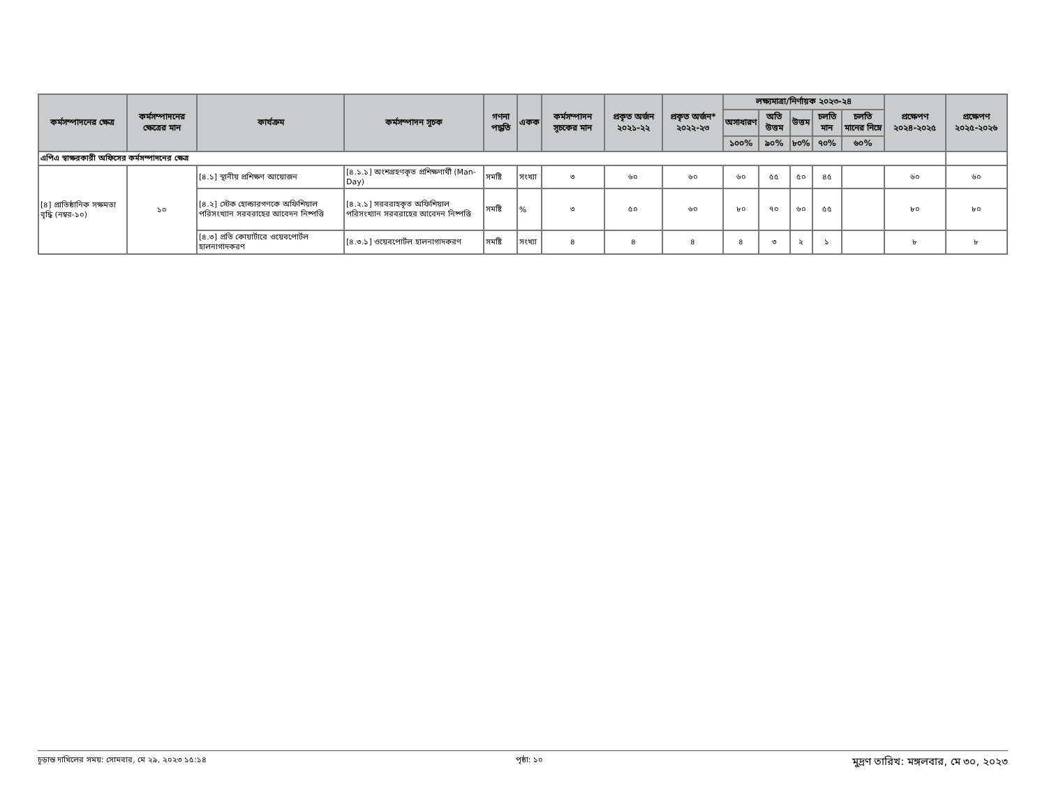| কর্মসম্পাদনের ক্ষেত্র | কর্মসম্পাদনের ক্ষেত্রের মান | কার্যক্রম | কর্মসম্পাদন সূচক | গণনা পদ্ধতি | একক | কর্মসম্পাদন সূচকের মান | প্রকৃত অর্জন ২০২১-২২ | প্রকৃত অর্জন* ২০২২-২৩ | লক্ষ্যমাত্রা/নির্ণায়ক ২০২৩-২৪ | | | | | প্রক্ষেপণ ২০২৪-২০২৫ | প্রক্ষেপণ ২০২৫-২০২৬ |
| --- | --- | --- | --- | --- | --- | --- | --- | --- | --- | --- | --- | --- | --- | --- | --- |
| | | | | | | | | | অসাধারণ | অতি উত্তম | উত্তম | চলতি মান | চলতি মানের নিম্নে | | |
| | | | | | | | | | ১০০% | ৯০% | ৮০% | ৭০% | ৬০% | | |
| এপিএ স্বাক্ষরকারী অফিসের কর্মসম্পাদনের ক্ষেত্র | | | | | | | | | | | | | | | |
| [৪] প্রাতিষ্ঠানিক সক্ষমতা বৃদ্ধি (নম্বর-১০) | ১০ | [৪.১] স্থানীয় প্রশিক্ষণ আয়োজন | [৪.১.১] অংশগ্রহণকৃত প্রশিক্ষণার্থী (Man-Day) | সমষ্টি | সংখ্যা | ৩ | ৬০ | ৬০ | ৬০ | ৫৫ | ৫০ | ৪৫ | | ৬০ | ৬০ |
| | | [৪.২] স্টেক হোল্ডারগণকে অফিশিয়াল পরিসংখ্যান সরবরাহের আবেদন নিষ্পত্তি | [৪.২.১] সরবরাহকৃত অফিশিয়াল পরিসংখ্যান সরবরাহের আবেদন নিষ্পত্তি | সমষ্টি | % | ৩ | ৫০ | ৬০ | ৮০ | ৭০ | ৬০ | ৫৫ | | ৮০ | ৮০ |
| | | [৪.৩] প্রতি কোয়ার্টারে ওয়েবপোর্টল হালনাগাদকরণ | [৪.৩.১] ওয়েবপোর্টল হালনাগাদকরণ | সমষ্টি | সংখ্যা | ৪ | ৪ | ৪ | ৪ | ৩ | ২ | ১ | | ৮ | ৮ |
চূড়ান্ত দাখিলের সময়: সোমবার, মে ২৯, ২০২৩ ১৫:১৪ পৃষ্ঠা: ১০ মুদ্রণ তারিখ: মঙ্গলবার, মে ৩০, ২০২৩